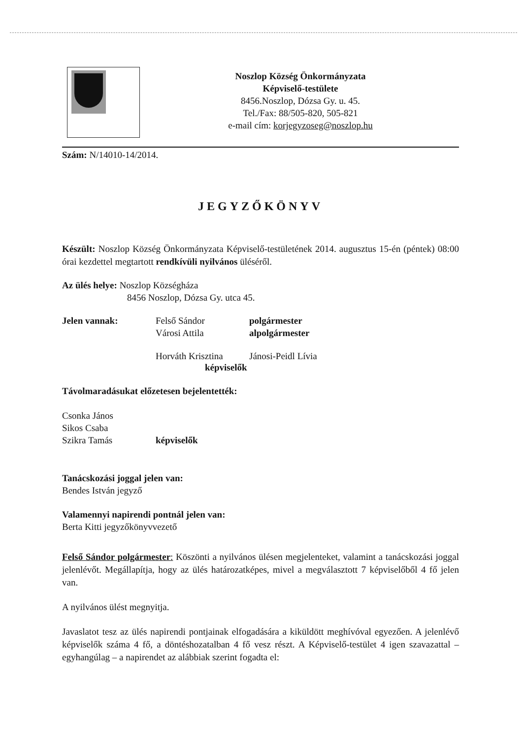Noszlop Község Önkormányzata
Képviselő-testülete
8456.Noszlop, Dózsa Gy. u. 45.
Tel./Fax: 88/505-820, 505-821
e-mail cím: korjegyzoseg@noszlop.hu
Szám: N/14010-14/2014.
JEGYZŐKÖNYV
Készült: Noszlop Község Önkormányzata Képviselő-testületének 2014. augusztus 15-én (péntek) 08:00 órai kezdettel megtartott rendkívüli nyilvános üléséről.
Az ülés helye: Noszlop Községháza
8456 Noszlop, Dózsa Gy. utca 45.
Jelen vannak: Felső Sándor
Városi Attila
polgármester
alpolgármester
Horváth Krisztina
Jánosi-Peidl Lívia
képviselők
Távolmaradásukat előzetesen bejelentették:
Csonka János
Sikos Csaba
Szikra Tamás képviselők
Tanácskozási joggal jelen van:
Bendes István jegyző
Valamennyi napirendi pontnál jelen van:
Berta Kitti jegyzőkönyvvezető
Felső Sándor polgármester: Köszönti a nyilvános ülésen megjelenteket, valamint a tanácskozási joggal jelenlévőt. Megállapítja, hogy az ülés határozatképes, mivel a megválasztott 7 képviselőből 4 fő jelen van.
A nyilvános ülést megnyitja.
Javaslatot tesz az ülés napirendi pontjainak elfogadására a kiküldött meghívóval egyezően. A jelenlévő képviselők száma 4 fő, a döntéshozatalban 4 fő vesz részt. A Képviselő-testület 4 igen szavazattal – egyhangúlag – a napirendet az alábbiak szerint fogadta el: